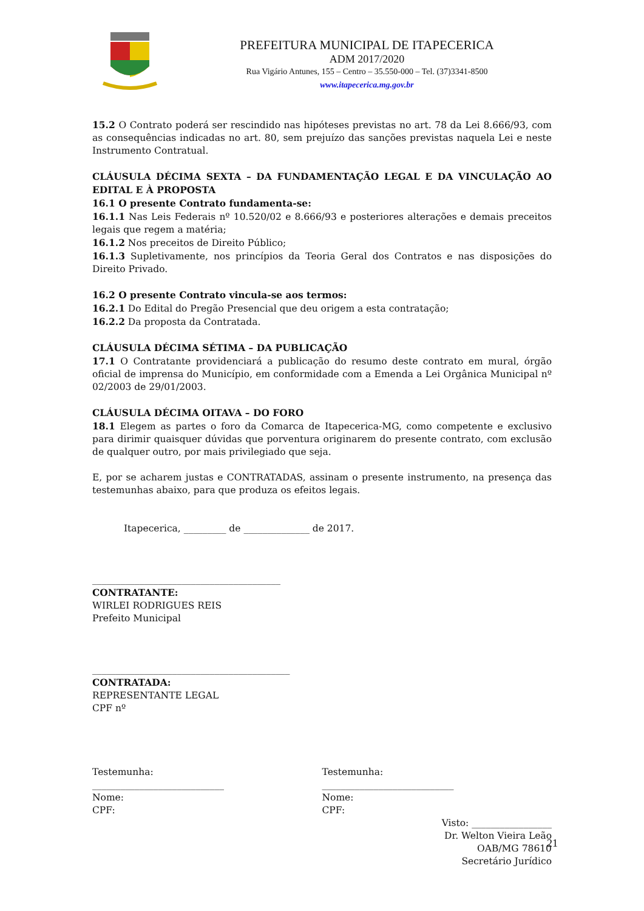PREFEITURA MUNICIPAL DE ITAPECERICA
ADM 2017/2020
Rua Vigário Antunes, 155 – Centro – 35.550-000 – Tel. (37)3341-8500
www.itapecerica.mg.gov.br
15.2 O Contrato poderá ser rescindido nas hipóteses previstas no art. 78 da Lei 8.666/93, com as consequências indicadas no art. 80, sem prejuízo das sanções previstas naquela Lei e neste Instrumento Contratual.
CLÁUSULA DÉCIMA SEXTA – DA FUNDAMENTAÇÃO LEGAL E DA VINCULAÇÃO AO EDITAL E À PROPOSTA
16.1 O presente Contrato fundamenta-se:
16.1.1 Nas Leis Federais nº 10.520/02 e 8.666/93 e posteriores alterações e demais preceitos legais que regem a matéria;
16.1.2 Nos preceitos de Direito Público;
16.1.3 Supletivamente, nos princípios da Teoria Geral dos Contratos e nas disposições do Direito Privado.
16.2 O presente Contrato vincula-se aos termos:
16.2.1 Do Edital do Pregão Presencial que deu origem a esta contratação;
16.2.2 Da proposta da Contratada.
CLÁUSULA DÉCIMA SÉTIMA – DA PUBLICAÇÃO
17.1 O Contratante providenciará a publicação do resumo deste contrato em mural, órgão oficial de imprensa do Município, em conformidade com a Emenda a Lei Orgânica Municipal nº 02/2003 de 29/01/2003.
CLÁUSULA DÉCIMA OITAVA – DO FORO
18.1 Elegem as partes o foro da Comarca de Itapecerica-MG, como competente e exclusivo para dirimir quaisquer dúvidas que porventura originarem do presente contrato, com exclusão de qualquer outro, por mais privilegiado que seja.
E, por se acharem justas e CONTRATADAS, assinam o presente instrumento, na presença das testemunhas abaixo, para que produza os efeitos legais.
Itapecerica, _________ de ______________ de 2017.
________________________________________
CONTRATANTE:
WIRLEI RODRIGUES REIS
Prefeito Municipal
__________________________________________
CONTRATADA:
REPRESENTANTE LEGAL
CPF nº
Testemunha:
____________________________
Nome:
CPF:
Testemunha:
____________________________
Nome:
CPF:
Visto: _________________
Dr. Welton Vieira Leão
OAB/MG 78610
Secretário Jurídico
21